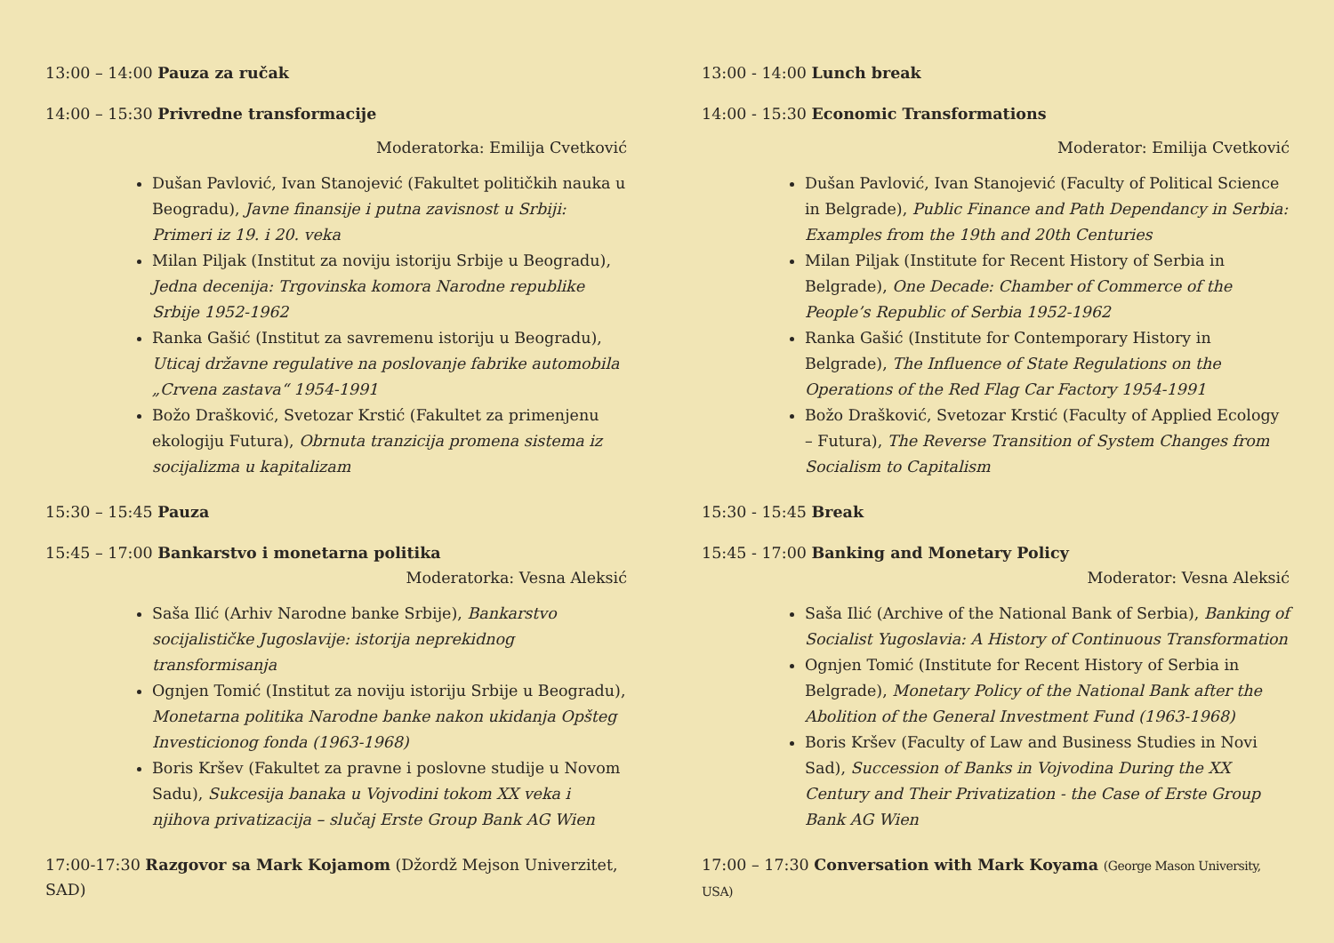13:00 – 14:00 Pauza za ručak
14:00 – 15:30 Privredne transformacije
Moderatorka: Emilija Cvetković
Dušan Pavlović, Ivan Stanojević (Fakultet političkih nauka u Beogradu), Javne finansije i putna zavisnost u Srbiji: Primeri iz 19. i 20. veka
Milan Piljak (Institut za noviju istoriju Srbije u Beogradu), Jedna decenija: Trgovinska komora Narodne republike Srbije 1952-1962
Ranka Gašić (Institut za savremenu istoriju u Beogradu), Uticaj državne regulative na poslovanje fabrike automobila „Crvena zastava“ 1954-1991
Božo Drašković, Svetozar Krstić (Fakultet za primenjenu ekologiju Futura), Obrnuta tranzicija promena sistema iz socijalizma u kapitalizam
15:30 – 15:45 Pauza
15:45 – 17:00 Bankarstvo i monetarna politika
Moderatorka: Vesna Aleksić
Saša Ilić (Arhiv Narodne banke Srbije), Bankarstvo socijalističke Jugoslavije: istorija neprekidnog transformisanja
Ognjen Tomić (Institut za noviju istoriju Srbije u Beogradu), Monetarna politika Narodne banke nakon ukidanja Opšteg Investicionog fonda (1963-1968)
Boris Kršev (Fakultet za pravne i poslovne studije u Novom Sadu), Sukcesija banaka u Vojvodini tokom XX veka i njihova privatizacija – slučaj Erste Group Bank AG Wien
17:00-17:30 Razgovor sa Mark Kojamom (Džordž Mejson Univerzitet, SAD)
13:00 - 14:00 Lunch break
14:00 - 15:30 Economic Transformations
Moderator: Emilija Cvetković
Dušan Pavlović, Ivan Stanojević (Faculty of Political Science in Belgrade), Public Finance and Path Dependancy in Serbia: Examples from the 19th and 20th Centuries
Milan Piljak (Institute for Recent History of Serbia in Belgrade), One Decade: Chamber of Commerce of the People’s Republic of Serbia 1952-1962
Ranka Gašić (Institute for Contemporary History in Belgrade), The Influence of State Regulations on the Operations of the Red Flag Car Factory 1954-1991
Božo Drašković, Svetozar Krstić (Faculty of Applied Ecology – Futura), The Reverse Transition of System Changes from Socialism to Capitalism
15:30 - 15:45 Break
15:45 - 17:00 Banking and Monetary Policy
Moderator: Vesna Aleksić
Saša Ilić (Archive of the National Bank of Serbia), Banking of Socialist Yugoslavia: A History of Continuous Transformation
Ognjen Tomić (Institute for Recent History of Serbia in Belgrade), Monetary Policy of the National Bank after the Abolition of the General Investment Fund (1963-1968)
Boris Kršev (Faculty of Law and Business Studies in Novi Sad), Succession of Banks in Vojvodina During the XX Century and Their Privatization - the Case of Erste Group Bank AG Wien
17:00 – 17:30 Conversation with Mark Koyama (George Mason University, USA)